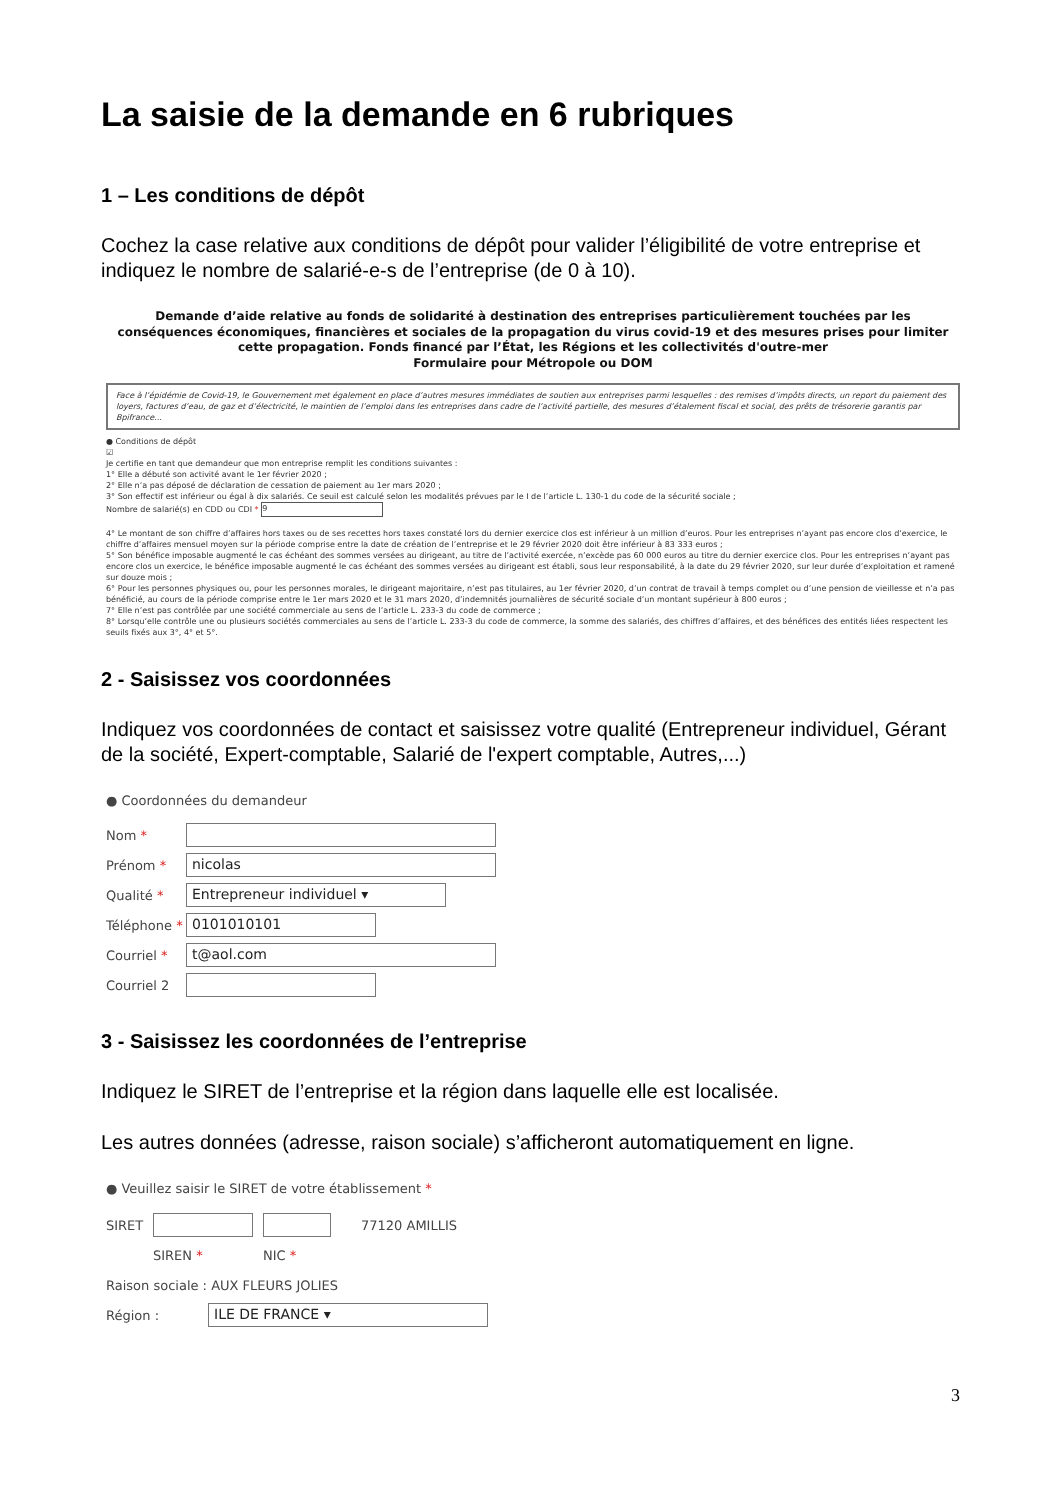La saisie de la demande en 6 rubriques
1 – Les conditions de dépôt
Cochez la case relative aux conditions de dépôt pour valider l’éligibilité de votre entreprise et indiquez le nombre de salarié-e-s de l’entreprise (de 0 à 10).
Demande d’aide relative au fonds de solidarité à destination des entreprises particulièrement touchées par les conséquences économiques, financières et sociales de la propagation du virus covid-19 et des mesures prises pour limiter cette propagation. Fonds financé par l’État, les Régions et les collectivités d'outre-mer
Formulaire pour Métropole ou DOM
Face à l’épidémie de Covid-19, le Gouvernement met également en place d’autres mesures immédiates de soutien aux entreprises parmi lesquelles : des remises d’impôts directs, un report du paiement des loyers, factures d’eau, de gaz et d’électricité, le maintien de l’emploi dans les entreprises dans cadre de l’activité partielle, des mesures d’étalement fiscal et social, des prêts de trésorerie garantis par Bpifrance...
● Conditions de dépôt
☑
Je certifie en tant que demandeur que mon entreprise remplit les conditions suivantes :
1° Elle a débuté son activité avant le 1er février 2020 ;
2° Elle n’a pas déposé de déclaration de cessation de paiement au 1er mars 2020 ;
3° Son effectif est inférieur ou égal à dix salariés. Ce seuil est calculé selon les modalités prévues par le I de l’article L. 130-1 du code de la sécurité sociale ;
Nombre de salarié(s) en CDD ou CDI * 9
4° Le montant de son chiffre d’affaires hors taxes ou de ses recettes hors taxes constaté lors du dernier exercice clos est inférieur à un million d’euros. Pour les entreprises n’ayant pas encore clos d’exercice, le chiffre d’affaires mensuel moyen sur la période comprise entre la date de création de l’entreprise et le 29 février 2020 doit être inférieur à 83 333 euros ;
5° Son bénéfice imposable augmenté le cas échéant des sommes versées au dirigeant, au titre de l’activité exercée, n’excède pas 60 000 euros au titre du dernier exercice clos. Pour les entreprises n’ayant pas encore clos un exercice, le bénéfice imposable augmenté le cas échéant des sommes versées au dirigeant est établi, sous leur responsabilité, à la date du 29 février 2020, sur leur durée d’exploitation et ramené sur douze mois ;
6° Pour les personnes physiques ou, pour les personnes morales, le dirigeant majoritaire, n’est pas titulaires, au 1er février 2020, d’un contrat de travail à temps complet ou d’une pension de vieillesse et n’a pas bénéficié, au cours de la période comprise entre le 1er mars 2020 et le 31 mars 2020, d’indemnités journalières de sécurité sociale d’un montant supérieur à 800 euros ;
7° Elle n’est pas contrôlée par une société commerciale au sens de l’article L. 233-3 du code de commerce ;
8° Lorsqu’elle contrôle une ou plusieurs sociétés commerciales au sens de l’article L. 233-3 du code de commerce, la somme des salariés, des chiffres d’affaires, et des bénéfices des entités liées respectent les seuils fixés aux 3°, 4° et 5°.
2 - Saisissez vos coordonnées
Indiquez vos coordonnées de contact et saisissez votre qualité (Entrepreneur individuel, Gérant de la société, Expert-comptable, Salarié de l'expert comptable, Autres,...)
● Coordonnées du demandeur
Nom *
Prénom *
nicolas
Qualité *
Entrepreneur individuel ▾
Téléphone *
0101010101
Courriel *
t@aol.com
Courriel 2
3 - Saisissez les coordonnées de l’entreprise
Indiquez le SIRET de l’entreprise et la région dans laquelle elle est localisée.
Les autres données (adresse, raison sociale) s’afficheront automatiquement en ligne.
● Veuillez saisir le SIRET de votre établissement *
SIRET 77120 AMILLIS
SIREN * NIC *
Raison sociale : AUX FLEURS JOLIES
Région :
ILE DE FRANCE ▾
3